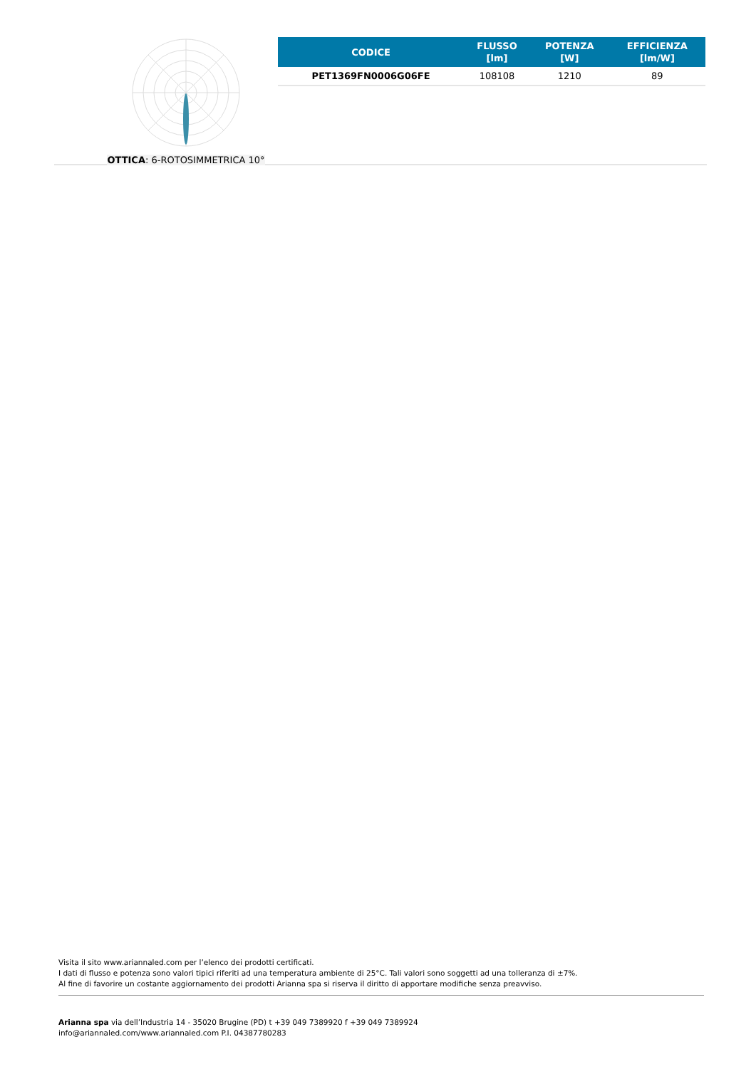OTTICA: 6-ROTOSIMMETRICA 10°
| CODICE | FLUSSO [lm] | POTENZA [W] | EFFICIENZA [lm/W] |
| --- | --- | --- | --- |
| PET1369FN0006G06FE | 108108 | 1210 | 89 |
Visita il sito www.ariannaled.com per l’elenco dei prodotti certificati.
I dati di flusso e potenza sono valori tipici riferiti ad una temperatura ambiente di 25°C. Tali valori sono soggetti ad una tolleranza di ±7%.
Al fine di favorire un costante aggiornamento dei prodotti Arianna spa si riserva il diritto di apportare modifiche senza preavviso.
Arianna spa via dell’Industria 14 - 35020 Brugine (PD) t +39 049 7389920 f +39 049 7389924
info@ariannaled.com/www.ariannaled.com P.I. 04387780283